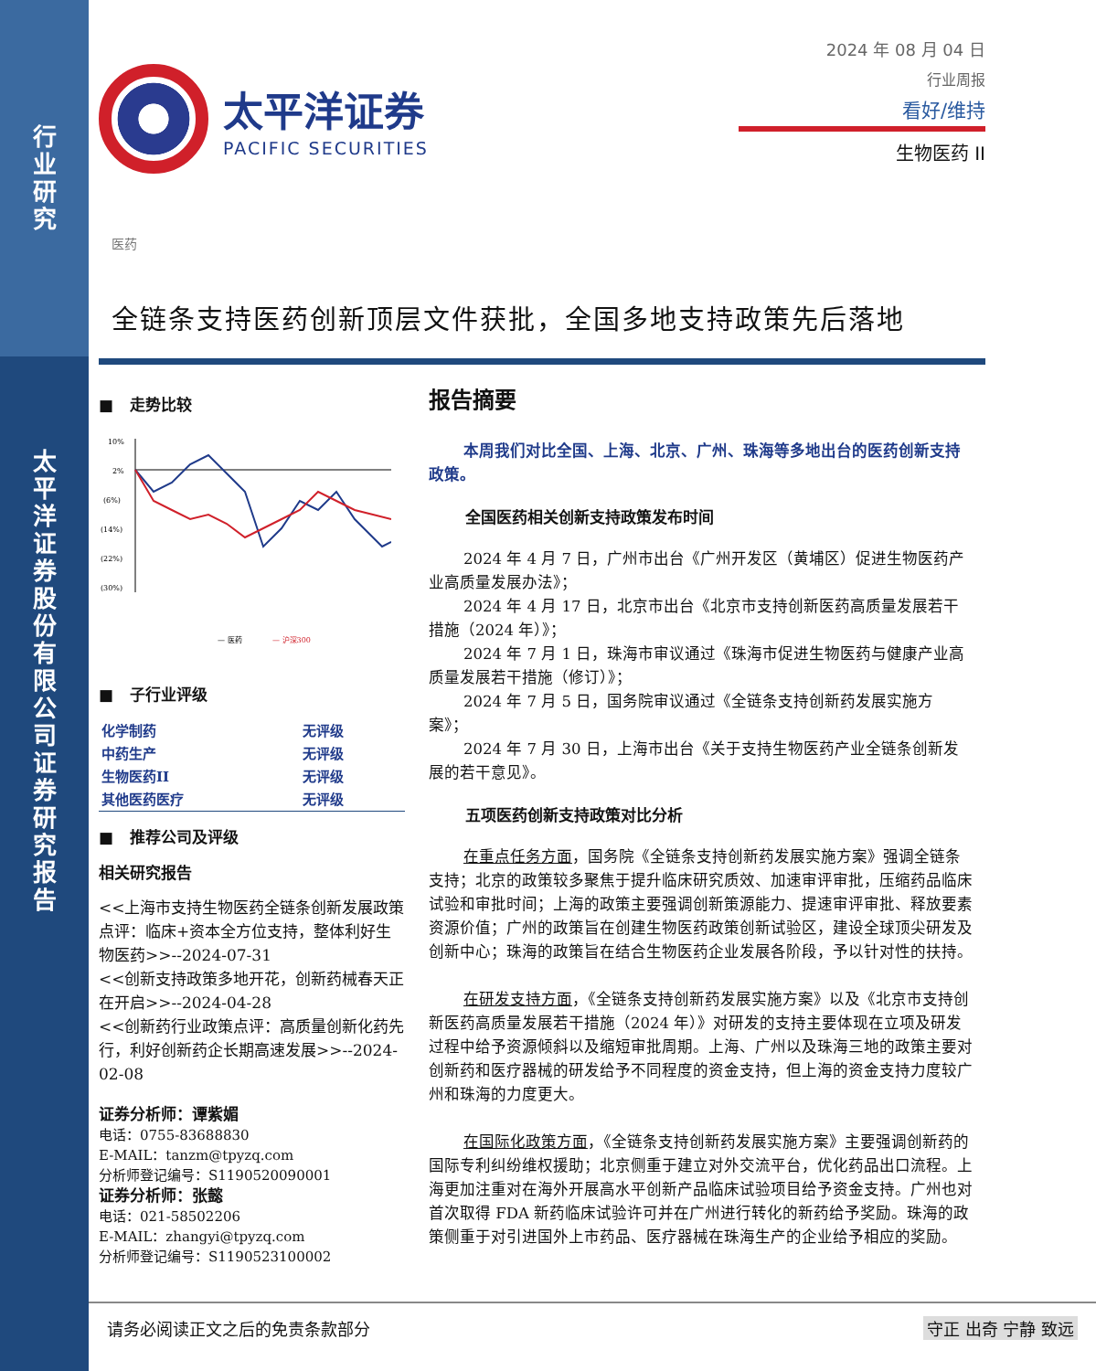行业研究
太平洋证券股份有限公司证券研究报告
太平洋证券
PACIFIC SECURITIES
2024 年 08 月 04 日
行业周报
看好/维持
生物医药 II
医药
全链条支持医药创新顶层文件获批，全国多地支持政策先后落地
■ 走势比较
10%
2%
(6%)
(14%)
(22%)
(30%)
— 医药
— 沪深300
■ 子行业评级
| 化学制药 | 无评级 |
| 中药生产 | 无评级 |
| 生物医药II | 无评级 |
| 其他医药医疗 | 无评级 |
■ 推荐公司及评级
相关研究报告
<<上海市支持生物医药全链条创新发展政策点评：临床+资本全方位支持，整体利好生物医药>>--2024-07-31
<<创新支持政策多地开花，创新药械春天正在开启>>--2024-04-28
<<创新药行业政策点评：高质量创新化药先行，利好创新药企长期高速发展>>--2024-02-08
证券分析师：谭紫媚
电话：0755-83688830
E-MAIL：tanzm@tpyzq.com
分析师登记编号：S1190520090001
证券分析师：张懿
电话：021-58502206
E-MAIL：zhangyi@tpyzq.com
分析师登记编号：S1190523100002
报告摘要
本周我们对比全国、上海、北京、广州、珠海等多地出台的医药创新支持政策。
全国医药相关创新支持政策发布时间
2024 年 4 月 7 日，广州市出台《广州开发区（黄埔区）促进生物医药产业高质量发展办法》；
2024 年 4 月 17 日，北京市出台《北京市支持创新医药高质量发展若干措施（2024 年）》；
2024 年 7 月 1 日，珠海市审议通过《珠海市促进生物医药与健康产业高质量发展若干措施（修订）》；
2024 年 7 月 5 日，国务院审议通过《全链条支持创新药发展实施方案》；
2024 年 7 月 30 日，上海市出台《关于支持生物医药产业全链条创新发展的若干意见》。
五项医药创新支持政策对比分析
在重点任务方面，国务院《全链条支持创新药发展实施方案》强调全链条支持；北京的政策较多聚焦于提升临床研究质效、加速审评审批，压缩药品临床试验和审批时间；上海的政策主要强调创新策源能力、提速审评审批、释放要素资源价值；广州的政策旨在创建生物医药政策创新试验区，建设全球顶尖研发及创新中心；珠海的政策旨在结合生物医药企业发展各阶段，予以针对性的扶持。
在研发支持方面，《全链条支持创新药发展实施方案》以及《北京市支持创新医药高质量发展若干措施（2024 年）》对研发的支持主要体现在立项及研发过程中给予资源倾斜以及缩短审批周期。上海、广州以及珠海三地的政策主要对创新药和医疗器械的研发给予不同程度的资金支持，但上海的资金支持力度较广州和珠海的力度更大。
在国际化政策方面，《全链条支持创新药发展实施方案》主要强调创新药的国际专利纠纷维权援助；北京侧重于建立对外交流平台，优化药品出口流程。上海更加注重对在海外开展高水平创新产品临床试验项目给予资金支持。广州也对首次取得 FDA 新药临床试验许可并在广州进行转化的新药给予奖励。珠海的政策侧重于对引进国外上市药品、医疗器械在珠海生产的企业给予相应的奖励。
请务必阅读正文之后的免责条款部分 守正 出奇 宁静 致远